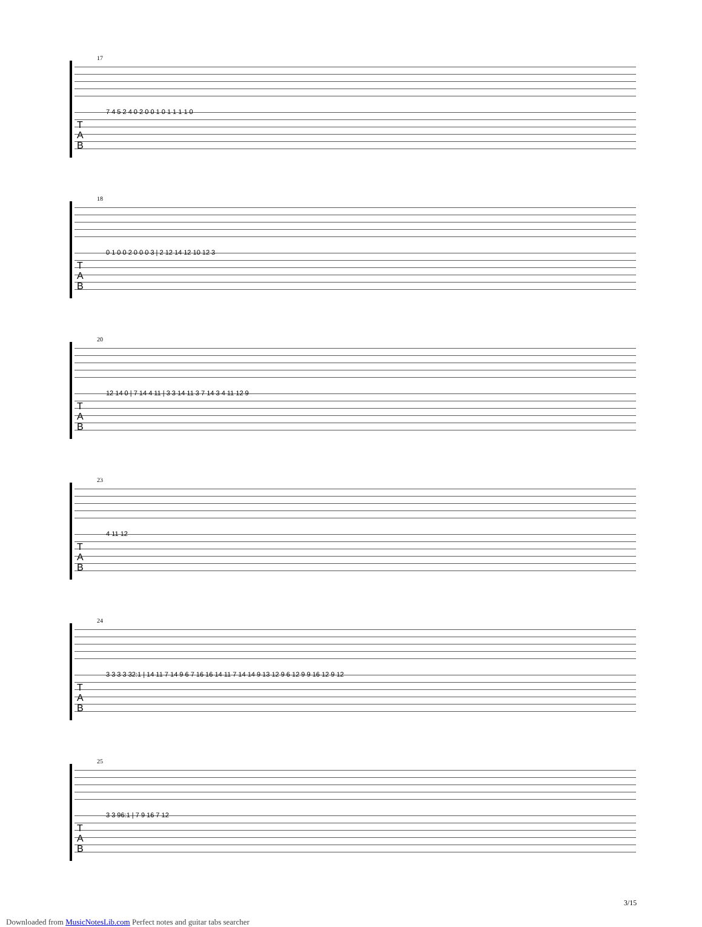17
T
A
B
7 4 5 2 4 0 2 0 0 1 0 1 1 1 1 0
18
T
A
B
0 1 0 0 2 0 0 0 3 | 2 12 14 12 10 12 3
20
T
A
B
12 14 0 | 7 14 4 11 | 3 3 14 11 3 7 14 3 4 11 12 9
23
T
A
B
4 11 12
24
T
A
B
3 3 3 3 32:1 | 14 11 7 14 9 6 7 16 16 14 11 7 14 14 9 13 12 9 6 12 9 9 16 12 9 12
25
T
A
B
3 3 96:1 | 7 9 16 7 12
3/15
Downloaded from MusicNotesLib.com Perfect notes and guitar tabs searcher